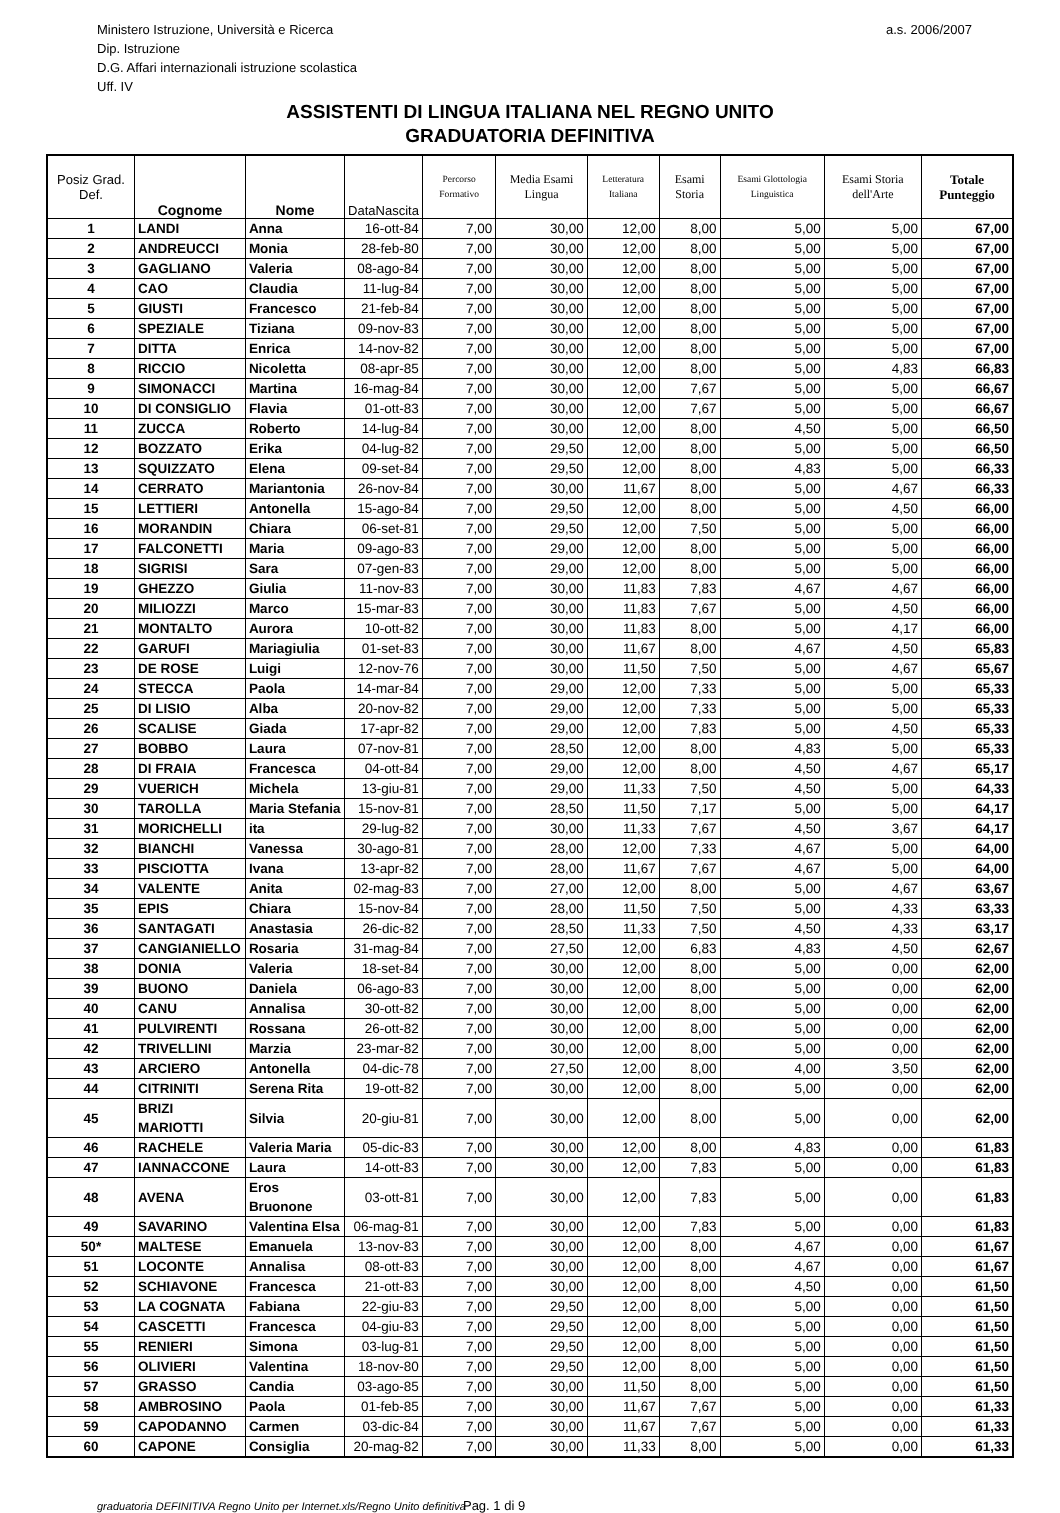Ministero Istruzione, Università e Ricerca
Dip. Istruzione
D.G. Affari internazionali istruzione scolastica
Uff. IV
a.s. 2006/2007
ASSISTENTI DI LINGUA ITALIANA NEL REGNO UNITO
GRADUATORIA DEFINITIVA
| Posiz Grad. Def. | Cognome | Nome | DataNascita | Percorso Formativo | Media Esami Lingua | Letteratura Italiana | Esami Storia | Esami Glottologia Linguistica | Esami Storia dell'Arte | Totale Punteggio |
| --- | --- | --- | --- | --- | --- | --- | --- | --- | --- | --- |
| 1 | LANDI | Anna | 16-ott-84 | 7,00 | 30,00 | 12,00 | 8,00 | 5,00 | 5,00 | 67,00 |
| 2 | ANDREUCCI | Monia | 28-feb-80 | 7,00 | 30,00 | 12,00 | 8,00 | 5,00 | 5,00 | 67,00 |
| 3 | GAGLIANO | Valeria | 08-ago-84 | 7,00 | 30,00 | 12,00 | 8,00 | 5,00 | 5,00 | 67,00 |
| 4 | CAO | Claudia | 11-lug-84 | 7,00 | 30,00 | 12,00 | 8,00 | 5,00 | 5,00 | 67,00 |
| 5 | GIUSTI | Francesco | 21-feb-84 | 7,00 | 30,00 | 12,00 | 8,00 | 5,00 | 5,00 | 67,00 |
| 6 | SPEZIALE | Tiziana | 09-nov-83 | 7,00 | 30,00 | 12,00 | 8,00 | 5,00 | 5,00 | 67,00 |
| 7 | DITTA | Enrica | 14-nov-82 | 7,00 | 30,00 | 12,00 | 8,00 | 5,00 | 5,00 | 67,00 |
| 8 | RICCIO | Nicoletta | 08-apr-85 | 7,00 | 30,00 | 12,00 | 8,00 | 5,00 | 4,83 | 66,83 |
| 9 | SIMONACCI | Martina | 16-mag-84 | 7,00 | 30,00 | 12,00 | 7,67 | 5,00 | 5,00 | 66,67 |
| 10 | DI CONSIGLIO | Flavia | 01-ott-83 | 7,00 | 30,00 | 12,00 | 7,67 | 5,00 | 5,00 | 66,67 |
| 11 | ZUCCA | Roberto | 14-lug-84 | 7,00 | 30,00 | 12,00 | 8,00 | 4,50 | 5,00 | 66,50 |
| 12 | BOZZATO | Erika | 04-lug-82 | 7,00 | 29,50 | 12,00 | 8,00 | 5,00 | 5,00 | 66,50 |
| 13 | SQUIZZATO | Elena | 09-set-84 | 7,00 | 29,50 | 12,00 | 8,00 | 4,83 | 5,00 | 66,33 |
| 14 | CERRATO | Mariantonia | 26-nov-84 | 7,00 | 30,00 | 11,67 | 8,00 | 5,00 | 4,67 | 66,33 |
| 15 | LETTIERI | Antonella | 15-ago-84 | 7,00 | 29,50 | 12,00 | 8,00 | 5,00 | 4,50 | 66,00 |
| 16 | MORANDIN | Chiara | 06-set-81 | 7,00 | 29,50 | 12,00 | 7,50 | 5,00 | 5,00 | 66,00 |
| 17 | FALCONETTI | Maria | 09-ago-83 | 7,00 | 29,00 | 12,00 | 8,00 | 5,00 | 5,00 | 66,00 |
| 18 | SIGRISI | Sara | 07-gen-83 | 7,00 | 29,00 | 12,00 | 8,00 | 5,00 | 5,00 | 66,00 |
| 19 | GHEZZO | Giulia | 11-nov-83 | 7,00 | 30,00 | 11,83 | 7,83 | 4,67 | 4,67 | 66,00 |
| 20 | MILIOZZI | Marco | 15-mar-83 | 7,00 | 30,00 | 11,83 | 7,67 | 5,00 | 4,50 | 66,00 |
| 21 | MONTALTO | Aurora | 10-ott-82 | 7,00 | 30,00 | 11,83 | 8,00 | 5,00 | 4,17 | 66,00 |
| 22 | GARUFI | Mariagiulia | 01-set-83 | 7,00 | 30,00 | 11,67 | 8,00 | 4,67 | 4,50 | 65,83 |
| 23 | DE ROSE | Luigi | 12-nov-76 | 7,00 | 30,00 | 11,50 | 7,50 | 5,00 | 4,67 | 65,67 |
| 24 | STECCA | Paola | 14-mar-84 | 7,00 | 29,00 | 12,00 | 7,33 | 5,00 | 5,00 | 65,33 |
| 25 | DI LISIO | Alba | 20-nov-82 | 7,00 | 29,00 | 12,00 | 7,33 | 5,00 | 5,00 | 65,33 |
| 26 | SCALISE | Giada | 17-apr-82 | 7,00 | 29,00 | 12,00 | 7,83 | 5,00 | 4,50 | 65,33 |
| 27 | BOBBO | Laura | 07-nov-81 | 7,00 | 28,50 | 12,00 | 8,00 | 4,83 | 5,00 | 65,33 |
| 28 | DI FRAIA | Francesca | 04-ott-84 | 7,00 | 29,00 | 12,00 | 8,00 | 4,50 | 4,67 | 65,17 |
| 29 | VUERICH | Michela | 13-giu-81 | 7,00 | 29,00 | 11,33 | 7,50 | 4,50 | 5,00 | 64,33 |
| 30 | TAROLLA | Maria Stefania | 15-nov-81 | 7,00 | 28,50 | 11,50 | 7,17 | 5,00 | 5,00 | 64,17 |
| 31 | MORICHELLI | ita | 29-lug-82 | 7,00 | 30,00 | 11,33 | 7,67 | 4,50 | 3,67 | 64,17 |
| 32 | BIANCHI | Vanessa | 30-ago-81 | 7,00 | 28,00 | 12,00 | 7,33 | 4,67 | 5,00 | 64,00 |
| 33 | PISCIOTTA | Ivana | 13-apr-82 | 7,00 | 28,00 | 11,67 | 7,67 | 4,67 | 5,00 | 64,00 |
| 34 | VALENTE | Anita | 02-mag-83 | 7,00 | 27,00 | 12,00 | 8,00 | 5,00 | 4,67 | 63,67 |
| 35 | EPIS | Chiara | 15-nov-84 | 7,00 | 28,00 | 11,50 | 7,50 | 5,00 | 4,33 | 63,33 |
| 36 | SANTAGATI | Anastasia | 26-dic-82 | 7,00 | 28,50 | 11,33 | 7,50 | 4,50 | 4,33 | 63,17 |
| 37 | CANGIANIELLO | Rosaria | 31-mag-84 | 7,00 | 27,50 | 12,00 | 6,83 | 4,83 | 4,50 | 62,67 |
| 38 | DONIA | Valeria | 18-set-84 | 7,00 | 30,00 | 12,00 | 8,00 | 5,00 | 0,00 | 62,00 |
| 39 | BUONO | Daniela | 06-ago-83 | 7,00 | 30,00 | 12,00 | 8,00 | 5,00 | 0,00 | 62,00 |
| 40 | CANU | Annalisa | 30-ott-82 | 7,00 | 30,00 | 12,00 | 8,00 | 5,00 | 0,00 | 62,00 |
| 41 | PULVIRENTI | Rossana | 26-ott-82 | 7,00 | 30,00 | 12,00 | 8,00 | 5,00 | 0,00 | 62,00 |
| 42 | TRIVELLINI | Marzia | 23-mar-82 | 7,00 | 30,00 | 12,00 | 8,00 | 5,00 | 0,00 | 62,00 |
| 43 | ARCIERO | Antonella | 04-dic-78 | 7,00 | 27,50 | 12,00 | 8,00 | 4,00 | 3,50 | 62,00 |
| 44 | CITRINITI | Serena Rita | 19-ott-82 | 7,00 | 30,00 | 12,00 | 8,00 | 5,00 | 0,00 | 62,00 |
| 45 | BRIZI MARIOTTI | Silvia | 20-giu-81 | 7,00 | 30,00 | 12,00 | 8,00 | 5,00 | 0,00 | 62,00 |
| 46 | RACHELE | Valeria Maria | 05-dic-83 | 7,00 | 30,00 | 12,00 | 8,00 | 4,83 | 0,00 | 61,83 |
| 47 | IANNACCONE | Laura | 14-ott-83 | 7,00 | 30,00 | 12,00 | 7,83 | 5,00 | 0,00 | 61,83 |
| 48 | AVENA | Eros Bruonone | 03-ott-81 | 7,00 | 30,00 | 12,00 | 7,83 | 5,00 | 0,00 | 61,83 |
| 49 | SAVARINO | Valentina Elsa | 06-mag-81 | 7,00 | 30,00 | 12,00 | 7,83 | 5,00 | 0,00 | 61,83 |
| 50* | MALTESE | Emanuela | 13-nov-83 | 7,00 | 30,00 | 12,00 | 8,00 | 4,67 | 0,00 | 61,67 |
| 51 | LOCONTE | Annalisa | 08-ott-83 | 7,00 | 30,00 | 12,00 | 8,00 | 4,67 | 0,00 | 61,67 |
| 52 | SCHIAVONE | Francesca | 21-ott-83 | 7,00 | 30,00 | 12,00 | 8,00 | 4,50 | 0,00 | 61,50 |
| 53 | LA COGNATA | Fabiana | 22-giu-83 | 7,00 | 29,50 | 12,00 | 8,00 | 5,00 | 0,00 | 61,50 |
| 54 | CASCETTI | Francesca | 04-giu-83 | 7,00 | 29,50 | 12,00 | 8,00 | 5,00 | 0,00 | 61,50 |
| 55 | RENIERI | Simona | 03-lug-81 | 7,00 | 29,50 | 12,00 | 8,00 | 5,00 | 0,00 | 61,50 |
| 56 | OLIVIERI | Valentina | 18-nov-80 | 7,00 | 29,50 | 12,00 | 8,00 | 5,00 | 0,00 | 61,50 |
| 57 | GRASSO | Candia | 03-ago-85 | 7,00 | 30,00 | 11,50 | 8,00 | 5,00 | 0,00 | 61,50 |
| 58 | AMBROSINO | Paola | 01-feb-85 | 7,00 | 30,00 | 11,67 | 7,67 | 5,00 | 0,00 | 61,33 |
| 59 | CAPODANNO | Carmen | 03-dic-84 | 7,00 | 30,00 | 11,67 | 7,67 | 5,00 | 0,00 | 61,33 |
| 60 | CAPONE | Consiglia | 20-mag-82 | 7,00 | 30,00 | 11,33 | 8,00 | 5,00 | 0,00 | 61,33 |
graduatoria DEFINITIVA Regno Unito per Internet.xls/Regno Unito definitiva Pag. 1 di 9